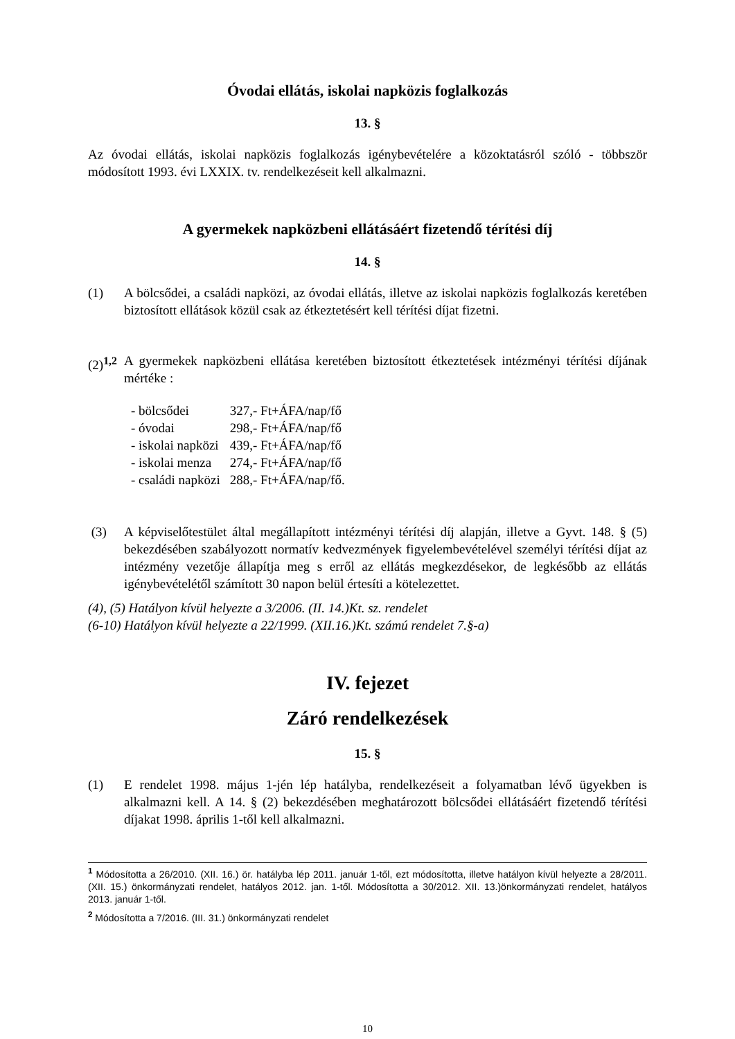Óvodai ellátás, iskolai napközis foglalkozás
13. §
Az óvodai ellátás, iskolai napközis foglalkozás igénybevételére a közoktatásról szóló - többször módosított 1993. évi LXXIX. tv. rendelkezéseit kell alkalmazni.
A gyermekek napközbeni ellátásáért fizetendő térítési díj
14. §
(1) A bölcsődei, a családi napközi, az óvodai ellátás, illetve az iskolai napközis foglalkozás keretében biztosított ellátások közül csak az étkeztetésért kell térítési díjat fizetni.
(2)<sup>1,2</sup>
A gyermekek napközbeni ellátása keretében biztosított étkeztetések intézményi térítési díjának mértéke :
| - bölcsődei | 327,- Ft+ÁFA/nap/fő |
| - óvodai | 298,- Ft+ÁFA/nap/fő |
| - iskolai napközi | 439,- Ft+ÁFA/nap/fő |
| - iskolai menza | 274,- Ft+ÁFA/nap/fő |
| - családi napközi | 288,- Ft+ÁFA/nap/fő. |
(3) A képviselőtestület által megállapított intézményi térítési díj alapján, illetve a Gyvt. 148. § (5) bekezdésében szabályozott normatív kedvezmények figyelembevételével személyi térítési díjat az intézmény vezetője állapítja meg s erről az ellátás megkezdésekor, de legkésőbb az ellátás igénybevételétől számított 30 napon belül értesíti a kötelezettet.
(4), (5) Hatályon kívül helyezte a 3/2006. (II. 14.)Kt. sz. rendelet
(6-10) Hatályon kívül helyezte a 22/1999. (XII.16.)Kt. számú rendelet 7.§-a)
IV. fejezet
Záró rendelkezések
15. §
(1) E rendelet 1998. május 1-jén lép hatályba, rendelkezéseit a folyamatban lévő ügyekben is alkalmazni kell. A 14. § (2) bekezdésében meghatározott bölcsődei ellátásáért fizetendő térítési díjakat 1998. április 1-től kell alkalmazni.
<sup>1</sup> Módosította a 26/2010. (XII. 16.) ör. hatályba lép 2011. január 1-től, ezt módosította, illetve hatályon kívül helyezte a 28/2011. (XII. 15.) önkormányzati rendelet, hatályos 2012. jan. 1-től. Módosította a 30/2012. XII. 13.)önkormányzati rendelet, hatályos 2013. január 1-től.
<sup>2</sup> Módosította a 7/2016. (III. 31.) önkormányzati rendelet
10